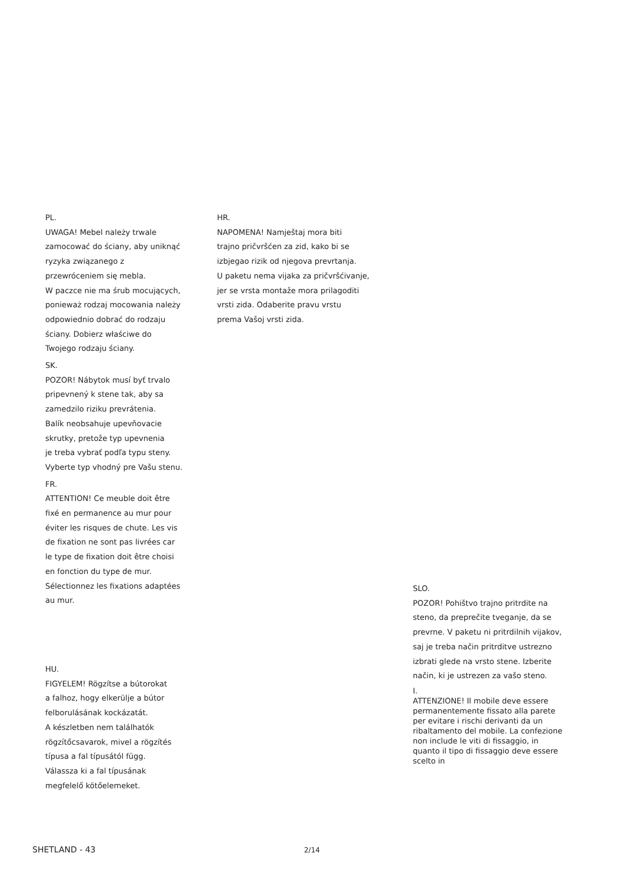PL.
UWAGA! Mebel należy trwale
zamocować do ściany, aby uniknąć
ryzyka związanego z
przewróceniem się mebla.
W paczce nie ma śrub mocujących,
ponieważ rodzaj mocowania należy
odpowiednio dobrać do rodzaju
ściany. Dobierz właściwe do
Twojego rodzaju ściany.
SK.
POZOR! Nábytok musí byť trvalo
pripevnený k stene tak, aby sa
zamedzilo riziku prevrátenia.
Balík neobsahuje upevňovacie
skrutky, pretože typ upevnenia
je treba vybrať podľa typu steny.
Vyberte typ vhodný pre Vašu stenu.
FR.
ATTENTION! Ce meuble doit être
fixé en permanence au mur pour
éviter les risques de chute. Les vis
de fixation ne sont pas livrées car
le type de fixation doit être choisi
en fonction du type de mur.
Sélectionnez les fixations adaptées
au mur.
HU.
FIGYELEM! Rögzítse a bútorokat
a falhoz, hogy elkerülje a bútor
felborulásának kockázatát.
A készletben nem találhatók
rögzítőcsavarok, mivel a rögzítés
típusa a fal típusától függ.
Válassza ki a fal típusának
megfelelő kötőelemeket.
HR.
NAPOMENA! Namještaj mora biti
trajno pričvršćen za zid, kako bi se
izbjegao rizik od njegova prevrtanja.
U paketu nema vijaka za pričvršćivanje,
jer se vrsta montaže mora prilagoditi
vrsti zida. Odaberite pravu vrstu
prema Vašoj vrsti zida.
SLO.
POZOR! Pohištvo trajno pritrdite na
steno, da preprečite tveganje, da se
prevrne. V paketu ni pritrdilnih vijakov,
saj je treba način pritrditve ustrezno
izbrati glede na vrsto stene. Izberite
način, ki je ustrezen za vašo steno.
I.
ATTENZIONE! Il mobile deve essere
permanentemente fissato alla parete
per evitare i rischi derivanti da un
ribaltamento del mobile. La confezione
non include le viti di fissaggio, in
quanto il tipo di fissaggio deve essere
scelto in
SHETLAND - 43 2/14